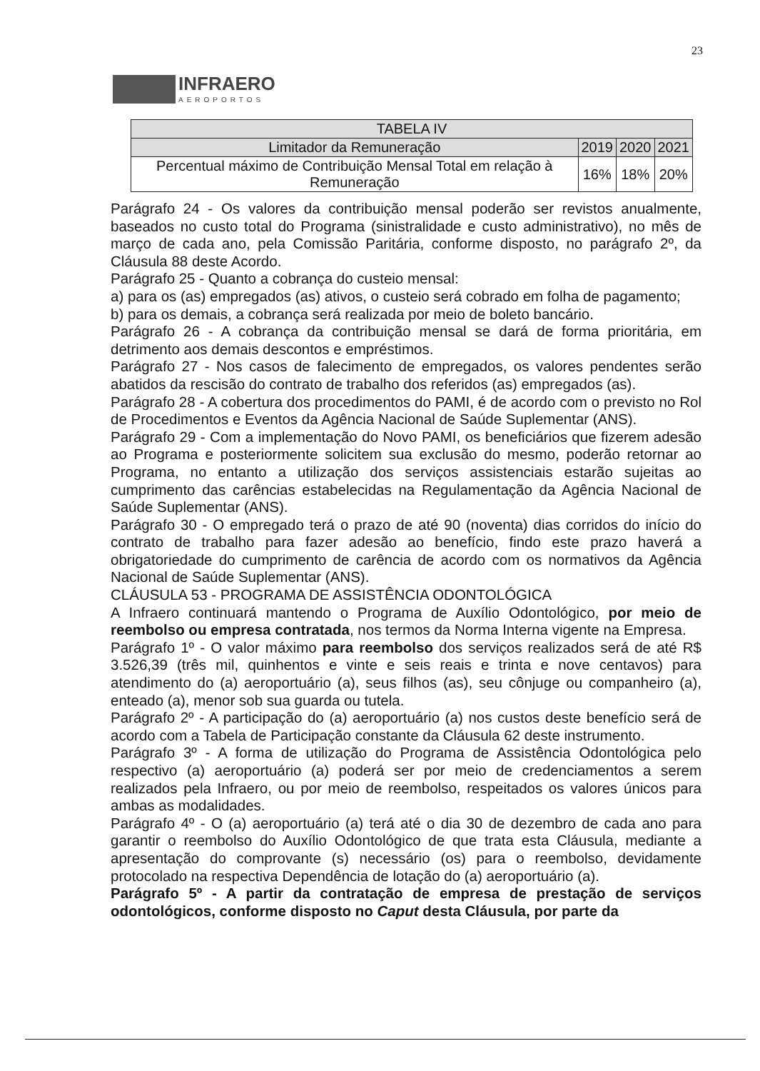23
INFRAERO
AEROPORTOS
| TABELA IV | | | |
| --- | --- | --- | --- |
| Limitador da Remuneração | 2019 | 2020 | 2021 |
| Percentual máximo de Contribuição Mensal Total em relação à Remuneração | 16% | 18% | 20% |
Parágrafo 24 - Os valores da contribuição mensal poderão ser revistos anualmente, baseados no custo total do Programa (sinistralidade e custo administrativo), no mês de março de cada ano, pela Comissão Paritária, conforme disposto, no parágrafo 2º, da Cláusula 88 deste Acordo.
Parágrafo 25 - Quanto a cobrança do custeio mensal:
a) para os (as) empregados (as) ativos, o custeio será cobrado em folha de pagamento;
b) para os demais, a cobrança será realizada por meio de boleto bancário.
Parágrafo 26 - A cobrança da contribuição mensal se dará de forma prioritária, em detrimento aos demais descontos e empréstimos.
Parágrafo 27 - Nos casos de falecimento de empregados, os valores pendentes serão abatidos da rescisão do contrato de trabalho dos referidos (as) empregados (as).
Parágrafo 28 - A cobertura dos procedimentos do PAMI, é de acordo com o previsto no Rol de Procedimentos e Eventos da Agência Nacional de Saúde Suplementar (ANS).
Parágrafo 29 - Com a implementação do Novo PAMI, os beneficiários que fizerem adesão ao Programa e posteriormente solicitem sua exclusão do mesmo, poderão retornar ao Programa, no entanto a utilização dos serviços assistenciais estarão sujeitas ao cumprimento das carências estabelecidas na Regulamentação da Agência Nacional de Saúde Suplementar (ANS).
Parágrafo 30 - O empregado terá o prazo de até 90 (noventa) dias corridos do início do contrato de trabalho para fazer adesão ao benefício, findo este prazo haverá a obrigatoriedade do cumprimento de carência de acordo com os normativos da Agência Nacional de Saúde Suplementar (ANS).
CLÁUSULA 53 - PROGRAMA DE ASSISTÊNCIA ODONTOLÓGICA
A Infraero continuará mantendo o Programa de Auxílio Odontológico, por meio de reembolso ou empresa contratada, nos termos da Norma Interna vigente na Empresa.
Parágrafo 1º - O valor máximo para reembolso dos serviços realizados será de até R$ 3.526,39 (três mil, quinhentos e vinte e seis reais e trinta e nove centavos) para atendimento do (a) aeroportuário (a), seus filhos (as), seu cônjuge ou companheiro (a), enteado (a), menor sob sua guarda ou tutela.
Parágrafo 2º - A participação do (a) aeroportuário (a) nos custos deste benefício será de acordo com a Tabela de Participação constante da Cláusula 62 deste instrumento.
Parágrafo 3º - A forma de utilização do Programa de Assistência Odontológica pelo respectivo (a) aeroportuário (a) poderá ser por meio de credenciamentos a serem realizados pela Infraero, ou por meio de reembolso, respeitados os valores únicos para ambas as modalidades.
Parágrafo 4º - O (a) aeroportuário (a) terá até o dia 30 de dezembro de cada ano para garantir o reembolso do Auxílio Odontológico de que trata esta Cláusula, mediante a apresentação do comprovante (s) necessário (os) para o reembolso, devidamente protocolado na respectiva Dependência de lotação do (a) aeroportuário (a).
Parágrafo 5º - A partir da contratação de empresa de prestação de serviços odontológicos, conforme disposto no Caput desta Cláusula, por parte da